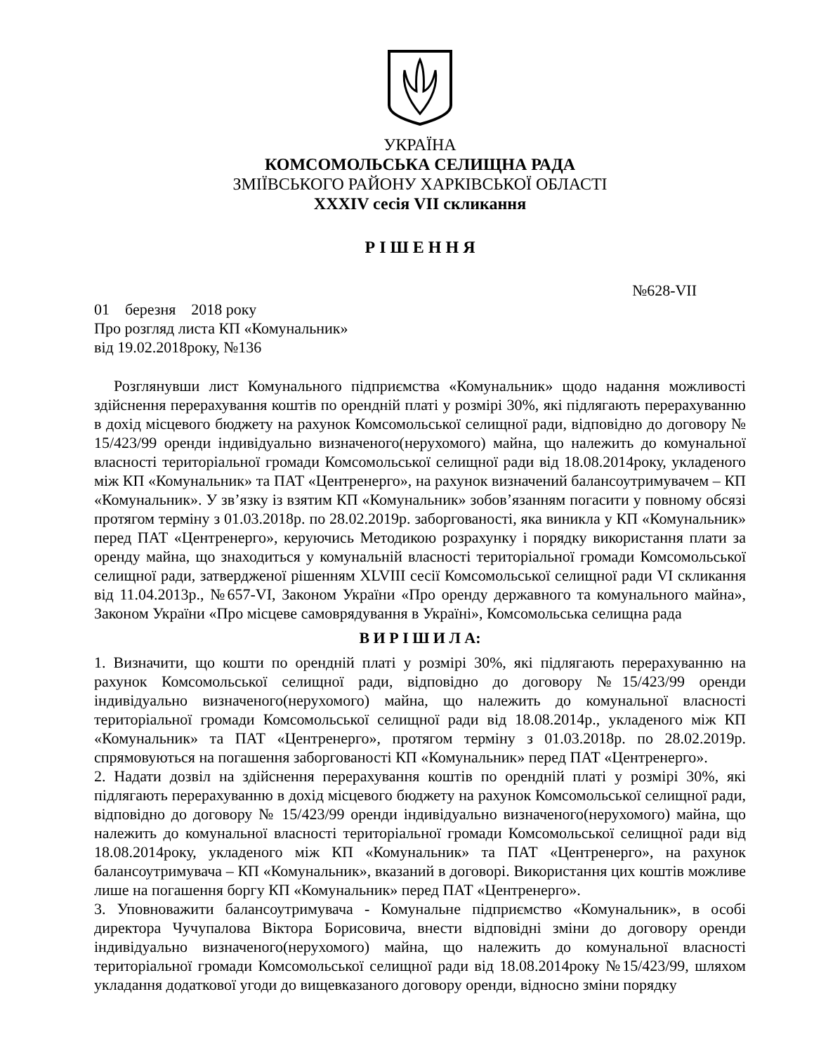УКРАЇНА
КОМСОМОЛЬСЬКА СЕЛИЩНА РАДА
ЗМІЇВСЬКОГО РАЙОНУ ХАРКІВСЬКОЇ ОБЛАСТІ
XXXIV сесія VII скликання
Р І Ш Е Н Н Я
№628-VII
01 березня 2018 року
Про розгляд листа КП «Комунальник»
від 19.02.2018року, №136
Розглянувши лист Комунального підприємства «Комунальник» щодо надання можливості здійснення перерахування коштів по орендній платі у розмірі 30%, які підлягають перерахуванню в дохід місцевого бюджету на рахунок Комсомольської селищної ради, відповідно до договору № 15/423/99 оренди індивідуально визначеного(нерухомого) майна, що належить до комунальної власності територіальної громади Комсомольської селищної ради від 18.08.2014року, укладеного між КП «Комунальник» та ПАТ «Центренерго», на рахунок визначений балансоутримувачем – КП «Комунальник». У зв’язку із взятим КП «Комунальник» зобов’язанням погасити у повному обсязі протягом терміну з 01.03.2018р. по 28.02.2019р. заборгованості, яка виникла у КП «Комунальник» перед ПАТ «Центренерго», керуючись Методикою розрахунку і порядку використання плати за оренду майна, що знаходиться у комунальній власності територіальної громади Комсомольської селищної ради, затвердженої рішенням XLVIII сесії Комсомольської селищної ради VI скликання від 11.04.2013р., №657-VI, Законом України «Про оренду державного та комунального майна», Законом України «Про місцеве самоврядування в Україні», Комсомольська селищна рада
В И Р І Ш И Л А:
1. Визначити, що кошти по орендній платі у розмірі 30%, які підлягають перерахуванню на рахунок Комсомольської селищної ради, відповідно до договору №15/423/99 оренди індивідуально визначеного(нерухомого) майна, що належить до комунальної власності територіальної громади Комсомольської селищної ради від 18.08.2014р., укладеного між КП «Комунальник» та ПАТ «Центренерго», протягом терміну з 01.03.2018р. по 28.02.2019р. спрямовуються на погашення заборгованості КП «Комунальник» перед ПАТ «Центренерго».
2. Надати дозвіл на здійснення перерахування коштів по орендній платі у розмірі 30%, які підлягають перерахуванню в дохід місцевого бюджету на рахунок Комсомольської селищної ради, відповідно до договору № 15/423/99 оренди індивідуально визначеного(нерухомого) майна, що належить до комунальної власності територіальної громади Комсомольської селищної ради від 18.08.2014року, укладеного між КП «Комунальник» та ПАТ «Центренерго», на рахунок балансоутримувача – КП «Комунальник», вказаний в договорі. Використання цих коштів можливе лише на погашення боргу КП «Комунальник» перед ПАТ «Центренерго».
3. Уповноважити балансоутримувача - Комунальне підприємство «Комунальник», в особі директора Чучупалова Віктора Борисовича, внести відповідні зміни до договору оренди індивідуально визначеного(нерухомого) майна, що належить до комунальної власності територіальної громади Комсомольської селищної ради від 18.08.2014року №15/423/99, шляхом укладання додаткової угоди до вищевказаного договору оренди, відносно зміни порядку